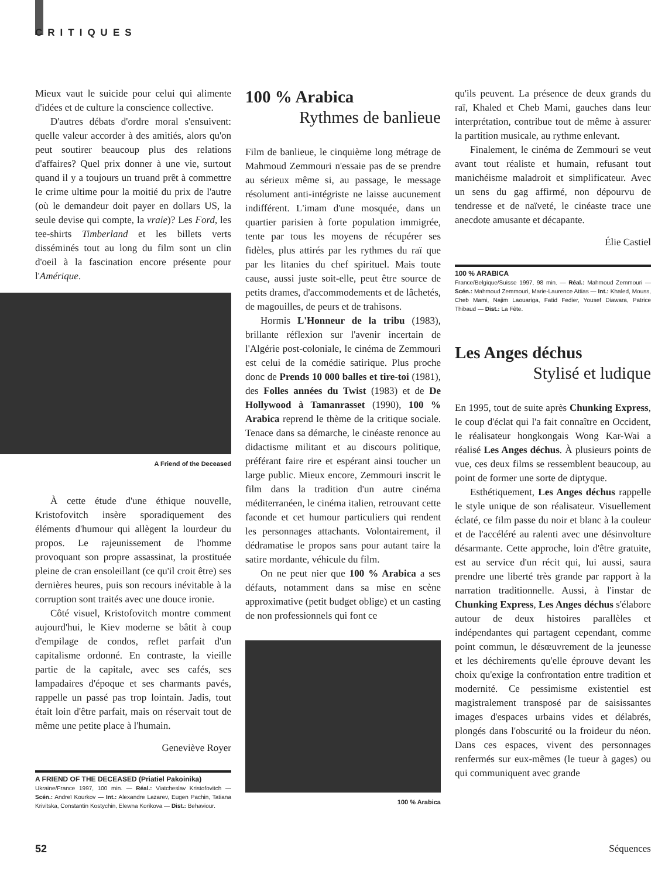CRITIQUES
Mieux vaut le suicide pour celui qui alimente d'idées et de culture la conscience collective.
D'autres débats d'ordre moral s'ensuivent: quelle valeur accorder à des amitiés, alors qu'on peut soutirer beaucoup plus des relations d'affaires? Quel prix donner à une vie, surtout quand il y a toujours un truand prêt à commettre le crime ultime pour la moitié du prix de l'autre (où le demandeur doit payer en dollars US, la seule devise qui compte, la vraie)? Les Ford, les tee-shirts Timberland et les billets verts disséminés tout au long du film sont un clin d'oeil à la fascination encore présente pour l'Amérique.
A Friend of the Deceased
À cette étude d'une éthique nouvelle, Kristofovitch insère sporadiquement des éléments d'humour qui allègent la lourdeur du propos. Le rajeunissement de l'homme provoquant son propre assassinat, la prostituée pleine de cran ensoleillant (ce qu'il croit être) ses dernières heures, puis son recours inévitable à la corruption sont traités avec une douce ironie.
Côté visuel, Kristofovitch montre comment aujourd'hui, le Kiev moderne se bâtit à coup d'empilage de condos, reflet parfait d'un capitalisme ordonné. En contraste, la vieille partie de la capitale, avec ses cafés, ses lampadaires d'époque et ses charmants pavés, rappelle un passé pas trop lointain. Jadis, tout était loin d'être parfait, mais on réservait tout de même une petite place à l'humain.
Geneviève Royer
A FRIEND OF THE DECEASED (Priatiel Pakoinika)
Ukraine/France 1997, 100 min. — Réal.: Viatcheslav Kristofovitch — Scén.: Andreï Kourkov — Int.: Alexandre Lazarev, Eugen Pachin, Tatiana Krivitska, Constantin Kostychin, Elewna Korikova — Dist.: Behaviour.
100 % Arabica
Rythmes de banlieue
Film de banlieue, le cinquième long métrage de Mahmoud Zemmouri n'essaie pas de se prendre au sérieux même si, au passage, le message résolument anti-intégriste ne laisse aucunement indifférent. L'imam d'une mosquée, dans un quartier parisien à forte population immigrée, tente par tous les moyens de récupérer ses fidèles, plus attirés par les rythmes du raï que par les litanies du chef spirituel. Mais toute cause, aussi juste soit-elle, peut être source de petits drames, d'accommodements et de lâchetés, de magouilles, de peurs et de trahisons.
Hormis L'Honneur de la tribu (1983), brillante réflexion sur l'avenir incertain de l'Algérie post-coloniale, le cinéma de Zemmouri est celui de la comédie satirique. Plus proche donc de Prends 10 000 balles et tire-toi (1981), des Folles années du Twist (1983) et de De Hollywood à Tamanrasset (1990), 100 % Arabica reprend le thème de la critique sociale. Tenace dans sa démarche, le cinéaste renonce au didactisme militant et au discours politique, préférant faire rire et espérant ainsi toucher un large public. Mieux encore, Zemmouri inscrit le film dans la tradition d'un autre cinéma méditerranéen, le cinéma italien, retrouvant cette faconde et cet humour particuliers qui rendent les personnages attachants. Volontairement, il dédramatise le propos sans pour autant taire la satire mordante, véhicule du film.
On ne peut nier que 100 % Arabica a ses défauts, notamment dans sa mise en scène approximative (petit budget oblige) et un casting de non professionnels qui font ce
100 % Arabica
qu'ils peuvent. La présence de deux grands du raï, Khaled et Cheb Mami, gauches dans leur interprétation, contribue tout de même à assurer la partition musicale, au rythme enlevant.
Finalement, le cinéma de Zemmouri se veut avant tout réaliste et humain, refusant tout manichéisme maladroit et simplificateur. Avec un sens du gag affirmé, non dépourvu de tendresse et de naïveté, le cinéaste trace une anecdote amusante et décapante.
Élie Castiel
100 % ARABICA
France/Belgique/Suisse 1997, 98 min. — Réal.: Mahmoud Zemmouri — Scén.: Mahmoud Zemmouri, Marie-Laurence Attias — Int.: Khaled, Mouss, Cheb Mami, Najim Laouariga, Fatid Fedier, Yousef Diawara, Patrice Thibaud — Dist.: La Fête.
Les Anges déchus
Stylisé et ludique
En 1995, tout de suite après Chunking Express, le coup d'éclat qui l'a fait connaître en Occident, le réalisateur hongkongais Wong Kar-Wai a réalisé Les Anges déchus. À plusieurs points de vue, ces deux films se ressemblent beaucoup, au point de former une sorte de diptyque.
Esthétiquement, Les Anges déchus rappelle le style unique de son réalisateur. Visuellement éclaté, ce film passe du noir et blanc à la couleur et de l'accéléré au ralenti avec une désinvolture désarmante. Cette approche, loin d'être gratuite, est au service d'un récit qui, lui aussi, saura prendre une liberté très grande par rapport à la narration traditionnelle. Aussi, à l'instar de Chunking Express, Les Anges déchus s'élabore autour de deux histoires parallèles et indépendantes qui partagent cependant, comme point commun, le désœuvrement de la jeunesse et les déchirements qu'elle éprouve devant les choix qu'exige la confrontation entre tradition et modernité. Ce pessimisme existentiel est magistralement transposé par de saisissantes images d'espaces urbains vides et délabrés, plongés dans l'obscurité ou la froideur du néon. Dans ces espaces, vivent des personnages renfermés sur eux-mêmes (le tueur à gages) ou qui communiquent avec grande
52 Séquences